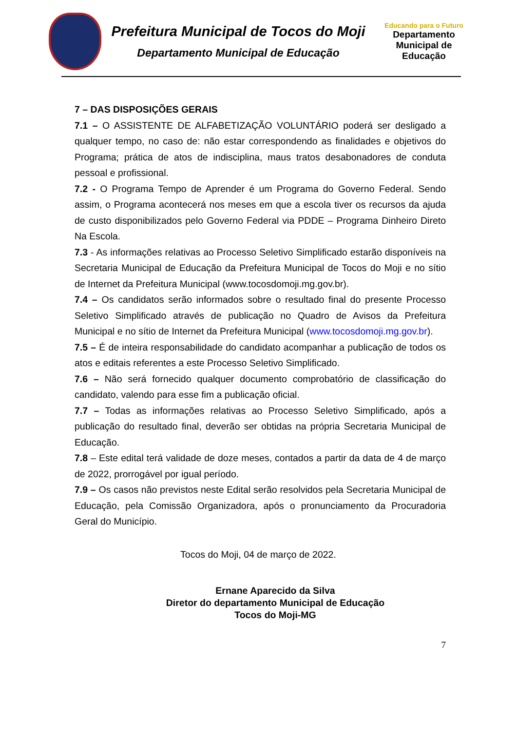Prefeitura Municipal de Tocos do Moji
Departamento Municipal de Educação
Educando para o Futuro
Departamento
Municipal de
Educação
7 – DAS DISPOSIÇÕES GERAIS
7.1 – O ASSISTENTE DE ALFABETIZAÇÃO VOLUNTÁRIO poderá ser desligado a qualquer tempo, no caso de: não estar correspondendo as finalidades e objetivos do Programa; prática de atos de indisciplina, maus tratos desabonadores de conduta pessoal e profissional.
7.2 - O Programa Tempo de Aprender é um Programa do Governo Federal. Sendo assim, o Programa acontecerá nos meses em que a escola tiver os recursos da ajuda de custo disponibilizados pelo Governo Federal via PDDE – Programa Dinheiro Direto Na Escola.
7.3 - As informações relativas ao Processo Seletivo Simplificado estarão disponíveis na Secretaria Municipal de Educação da Prefeitura Municipal de Tocos do Moji e no sítio de Internet da Prefeitura Municipal (www.tocosdomoji.mg.gov.br).
7.4 – Os candidatos serão informados sobre o resultado final do presente Processo Seletivo Simplificado através de publicação no Quadro de Avisos da Prefeitura Municipal e no sítio de Internet da Prefeitura Municipal (www.tocosdomoji.mg.gov.br).
7.5 – É de inteira responsabilidade do candidato acompanhar a publicação de todos os atos e editais referentes a este Processo Seletivo Simplificado.
7.6 – Não será fornecido qualquer documento comprobatório de classificação do candidato, valendo para esse fim a publicação oficial.
7.7 – Todas as informações relativas ao Processo Seletivo Simplificado, após a publicação do resultado final, deverão ser obtidas na própria Secretaria Municipal de Educação.
7.8 – Este edital terá validade de doze meses, contados a partir da data de 4 de março de 2022, prorrogável por igual período.
7.9 – Os casos não previstos neste Edital serão resolvidos pela Secretaria Municipal de Educação, pela Comissão Organizadora, após o pronunciamento da Procuradoria Geral do Município.
Tocos do Moji, 04 de março de 2022.
Ernane Aparecido da Silva
Diretor do departamento Municipal de Educação
Tocos do Moji-MG
7